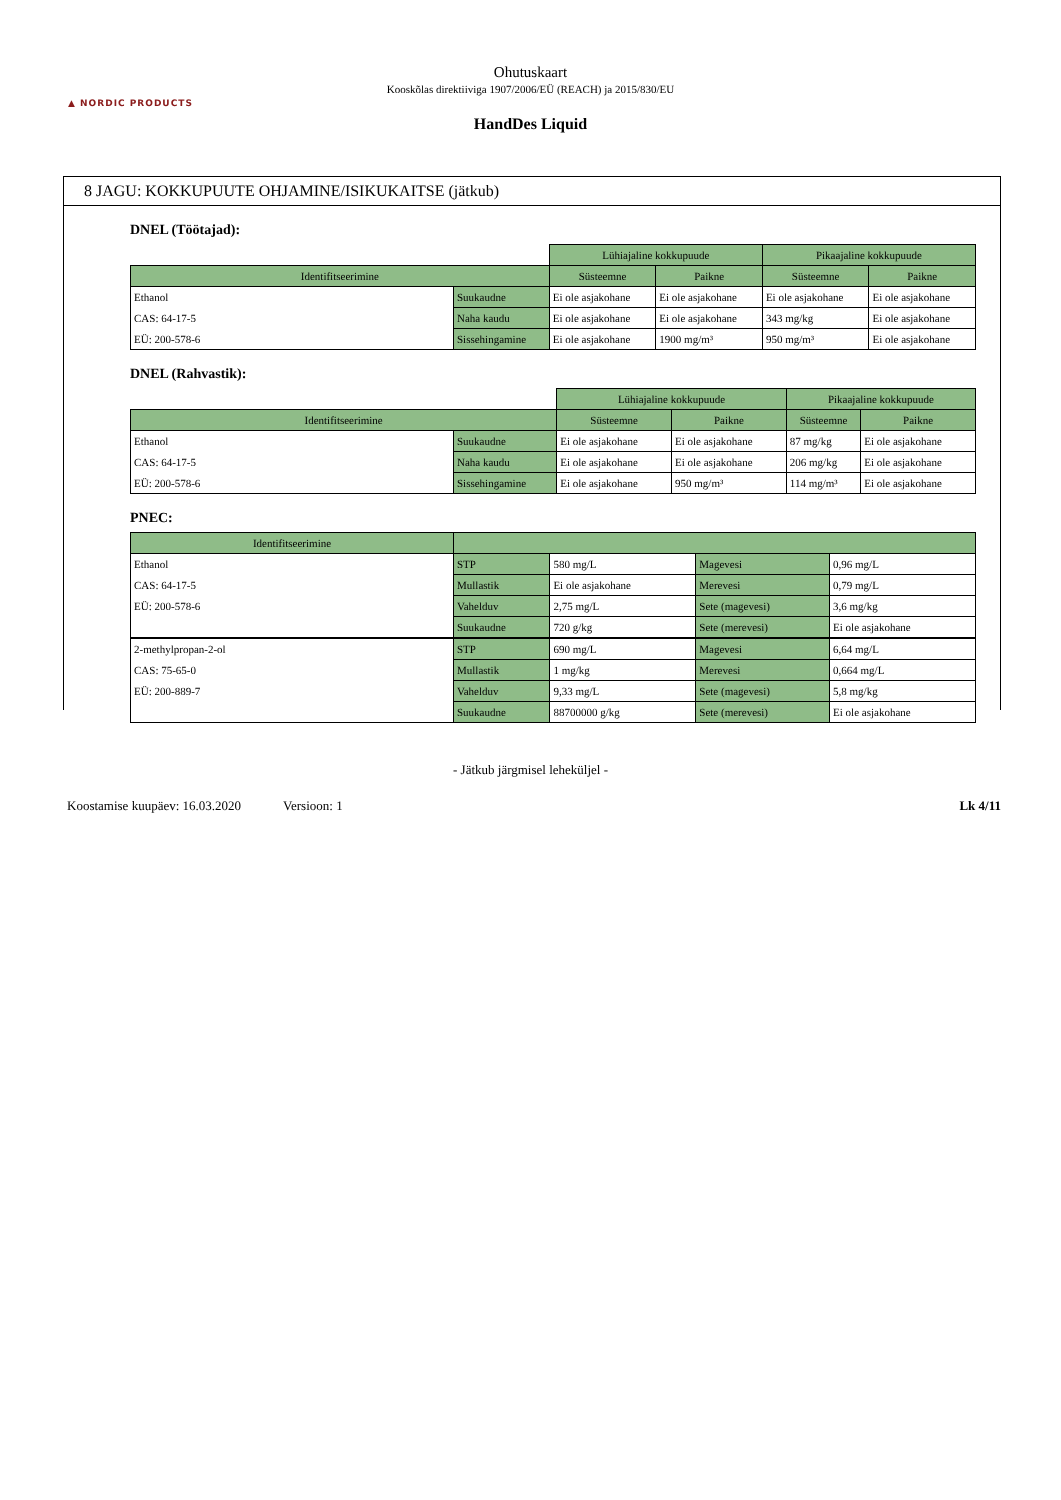▲ NORDIC PRODUCTS
Ohutuskaart
Kooskõlas direktiiviga 1907/2006/EÜ (REACH) ja 2015/830/EU
HandDes Liquid
8 JAGU: KOKKUPUUTE OHJAMINE/ISIKUKAITSE (jätkub)
DNEL (Töötajad):
| | | Lühiajaline kokkupuude | | Pikaajaline kokkupuude | |
| Identifitseerimine | | Süsteemne | Paikne | Süsteemne | Paikne |
| Ethanol | Suukaudne | Ei ole asjakohane | Ei ole asjakohane | Ei ole asjakohane | Ei ole asjakohane |
| CAS: 64-17-5 | Naha kaudu | Ei ole asjakohane | Ei ole asjakohane | 343 mg/kg | Ei ole asjakohane |
| EÜ: 200-578-6 | Sissehingamine | Ei ole asjakohane | 1900 mg/m³ | 950 mg/m³ | Ei ole asjakohane |
DNEL (Rahvastik):
| | | Lühiajaline kokkupuude | | Pikaajaline kokkupuude | |
| Identifitseerimine | | Süsteemne | Paikne | Süsteemne | Paikne |
| Ethanol | Suukaudne | Ei ole asjakohane | Ei ole asjakohane | 87 mg/kg | Ei ole asjakohane |
| CAS: 64-17-5 | Naha kaudu | Ei ole asjakohane | Ei ole asjakohane | 206 mg/kg | Ei ole asjakohane |
| EÜ: 200-578-6 | Sissehingamine | Ei ole asjakohane | 950 mg/m³ | 114 mg/m³ | Ei ole asjakohane |
PNEC:
| Identifitseerimine | | | | |
| Ethanol | STP | 580 mg/L | Magevesi | 0,96 mg/L |
| CAS: 64-17-5 | Mullastik | Ei ole asjakohane | Merevesi | 0,79 mg/L |
| EÜ: 200-578-6 | Vahelduv | 2,75 mg/L | Sete (magevesi) | 3,6 mg/kg |
| | Suukaudne | 720 g/kg | Sete (merevesi) | Ei ole asjakohane |
| 2-methylpropan-2-ol | STP | 690 mg/L | Magevesi | 6,64 mg/L |
| CAS: 75-65-0 | Mullastik | 1 mg/kg | Merevesi | 0,664 mg/L |
| EÜ: 200-889-7 | Vahelduv | 9,33 mg/L | Sete (magevesi) | 5,8 mg/kg |
| | Suukaudne | 88700000 g/kg | Sete (merevesi) | Ei ole asjakohane |
- Jätkub järgmisel leheküljel -
Koostamise kuupäev: 16.03.2020 Versioon: 1 Lk 4/11